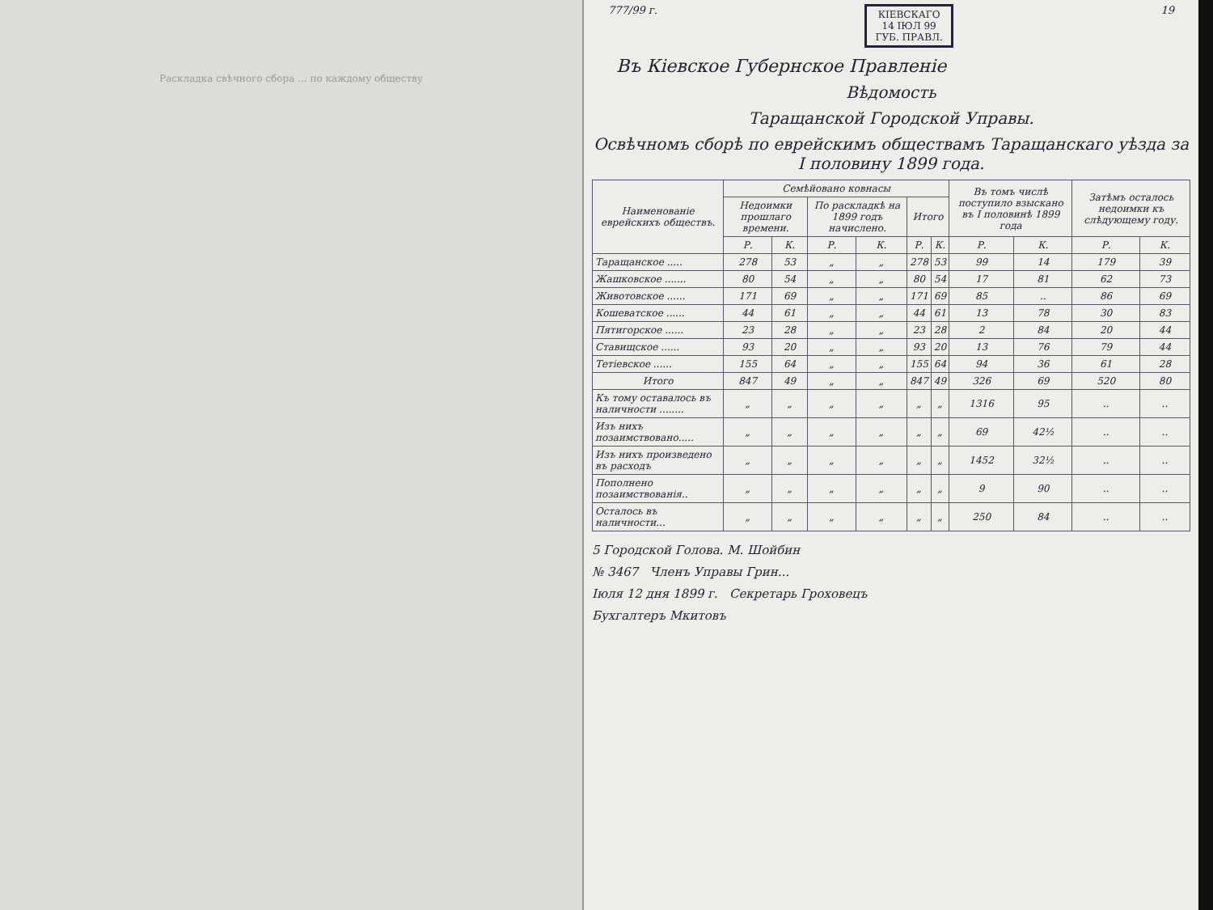Раскладка свѣчного сбора ... по каждому обществу
777/99 г.
КІЕВСКАГО
14 ІЮЛ 99
ГУБ. ПРАВЛ.
19
Въ Кіевское Губернское Правленіе
Вѣдомость
Таращанской Городской Управы.
Освѣчномъ сборѣ по еврейскимъ обществамъ Таращанскаго уѣзда за I половину 1899 года.
| Наименованіе еврейскихъ обществъ. | Семѣйовано ковнасы | | | | | | Въ томъ числѣ поступило взыскано въ I половинѣ 1899 года | | Затѣмъ осталось недоимки къ слѣдующему году. | |
| --- | --- | --- | --- | --- | --- | --- | --- | --- | --- | --- |
| | Недоимки прошлаго времени. | | По раскладкѣ на 1899 годъ начислено. | | Итого | | | | | |
| | Р. | К. | Р. | К. | Р. | К. | Р. | К. | Р. | К. |
| Таращанское ..... | 278 | 53 | „ | „ | 278 | 53 | 99 | 14 | 179 | 39 |
| Жашковское ....... | 80 | 54 | „ | „ | 80 | 54 | 17 | 81 | 62 | 73 |
| Животовское ...... | 171 | 69 | „ | „ | 171 | 69 | 85 | .. | 86 | 69 |
| Кошеватское ...... | 44 | 61 | „ | „ | 44 | 61 | 13 | 78 | 30 | 83 |
| Пятигорское ...... | 23 | 28 | „ | „ | 23 | 28 | 2 | 84 | 20 | 44 |
| Ставищское ...... | 93 | 20 | „ | „ | 93 | 20 | 13 | 76 | 79 | 44 |
| Тетіевское ...... | 155 | 64 | „ | „ | 155 | 64 | 94 | 36 | 61 | 28 |
| Итого | 847 | 49 | „ | „ | 847 | 49 | 326 | 69 | 520 | 80 |
| Къ тому оставалось въ наличности ........ | „ | „ | „ | „ | „ | „ | 1316 | 95 | .. | .. |
| Изъ нихъ позаимствовано..... | „ | „ | „ | „ | „ | „ | 69 | 42½ | .. | .. |
| Изъ нихъ произведено въ расходъ | „ | „ | „ | „ | „ | „ | 1452 | 32½ | .. | .. |
| Пополнено позаимствованія.. | „ | „ | „ | „ | „ | „ | 9 | 90 | .. | .. |
| Осталось въ наличности... | „ | „ | „ | „ | „ | „ | 250 | 84 | .. | .. |
5 Городской Голова. М. Шойбин
№ 3467 Членъ Управы Грин...
Іюля 12 дня 1899 г. Секретарь Гроховецъ
Бухгалтеръ Мкитовъ